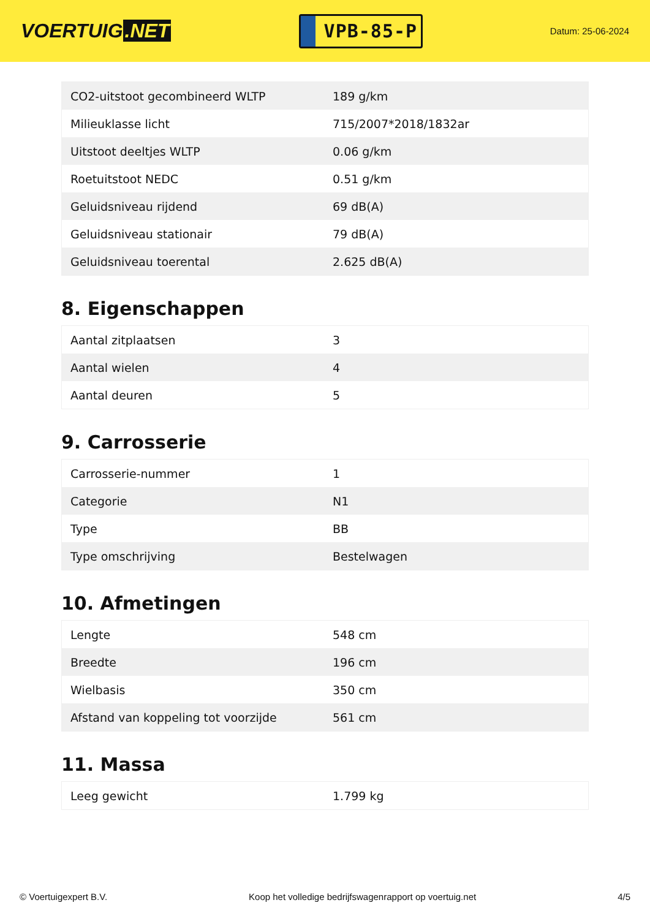VOERTUIG.NET
VPB-85-P
Datum: 25-06-2024
| CO2-uitstoot gecombineerd WLTP | 189 g/km |
| Milieuklasse licht | 715/2007*2018/1832ar |
| Uitstoot deeltjes WLTP | 0.06 g/km |
| Roetuitstoot NEDC | 0.51 g/km |
| Geluidsniveau rijdend | 69 dB(A) |
| Geluidsniveau stationair | 79 dB(A) |
| Geluidsniveau toerental | 2.625 dB(A) |
8. Eigenschappen
| Aantal zitplaatsen | 3 |
| Aantal wielen | 4 |
| Aantal deuren | 5 |
9. Carrosserie
| Carrosserie-nummer | 1 |
| Categorie | N1 |
| Type | BB |
| Type omschrijving | Bestelwagen |
10. Afmetingen
| Lengte | 548 cm |
| Breedte | 196 cm |
| Wielbasis | 350 cm |
| Afstand van koppeling tot voorzijde | 561 cm |
11. Massa
| Leeg gewicht | 1.799 kg |
© Voertuigexpert B.V. Koop het volledige bedrijfswagenrapport op voertuig.net 4/5